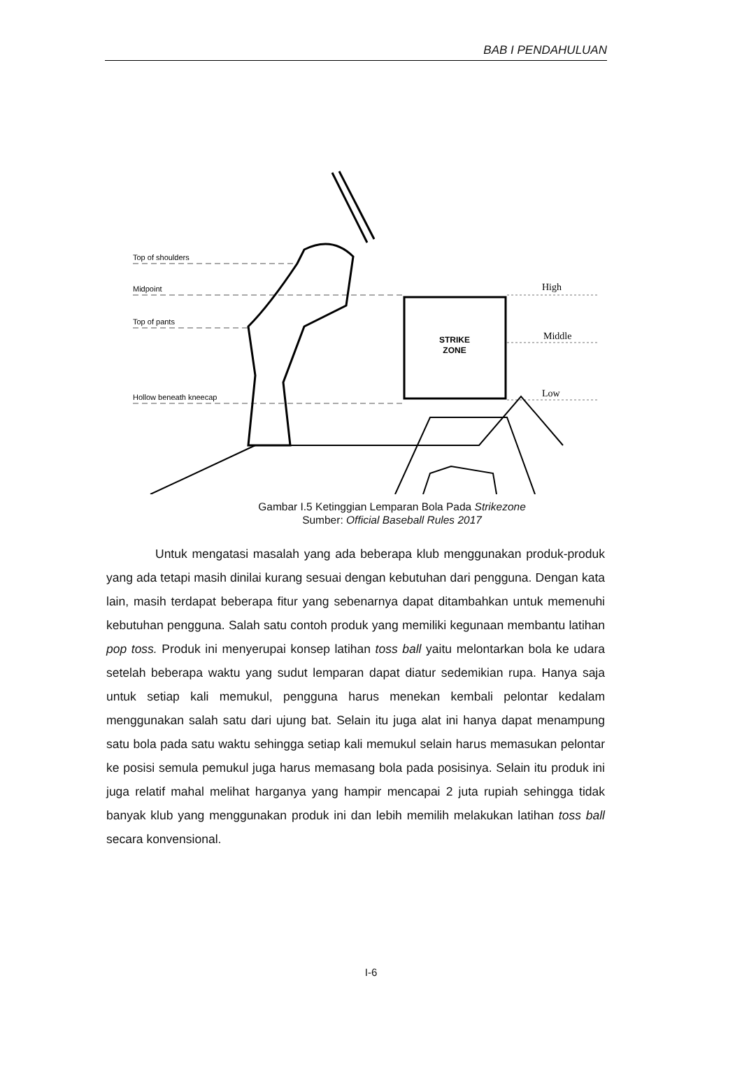BAB I PENDAHULUAN
Top of shoulders
Midpoint
Top of pants
Hollow beneath kneecap
High
Middle
Low
STRIKE
ZONE
Gambar I.5 Ketinggian Lemparan Bola Pada Strikezone
Sumber: Official Baseball Rules 2017
Untuk mengatasi masalah yang ada beberapa klub menggunakan produk-produk yang ada tetapi masih dinilai kurang sesuai dengan kebutuhan dari pengguna. Dengan kata lain, masih terdapat beberapa fitur yang sebenarnya dapat ditambahkan untuk memenuhi kebutuhan pengguna. Salah satu contoh produk yang memiliki kegunaan membantu latihan pop toss. Produk ini menyerupai konsep latihan toss ball yaitu melontarkan bola ke udara setelah beberapa waktu yang sudut lemparan dapat diatur sedemikian rupa. Hanya saja untuk setiap kali memukul, pengguna harus menekan kembali pelontar kedalam menggunakan salah satu dari ujung bat. Selain itu juga alat ini hanya dapat menampung satu bola pada satu waktu sehingga setiap kali memukul selain harus memasukan pelontar ke posisi semula pemukul juga harus memasang bola pada posisinya. Selain itu produk ini juga relatif mahal melihat harganya yang hampir mencapai 2 juta rupiah sehingga tidak banyak klub yang menggunakan produk ini dan lebih memilih melakukan latihan toss ball secara konvensional.
I-6